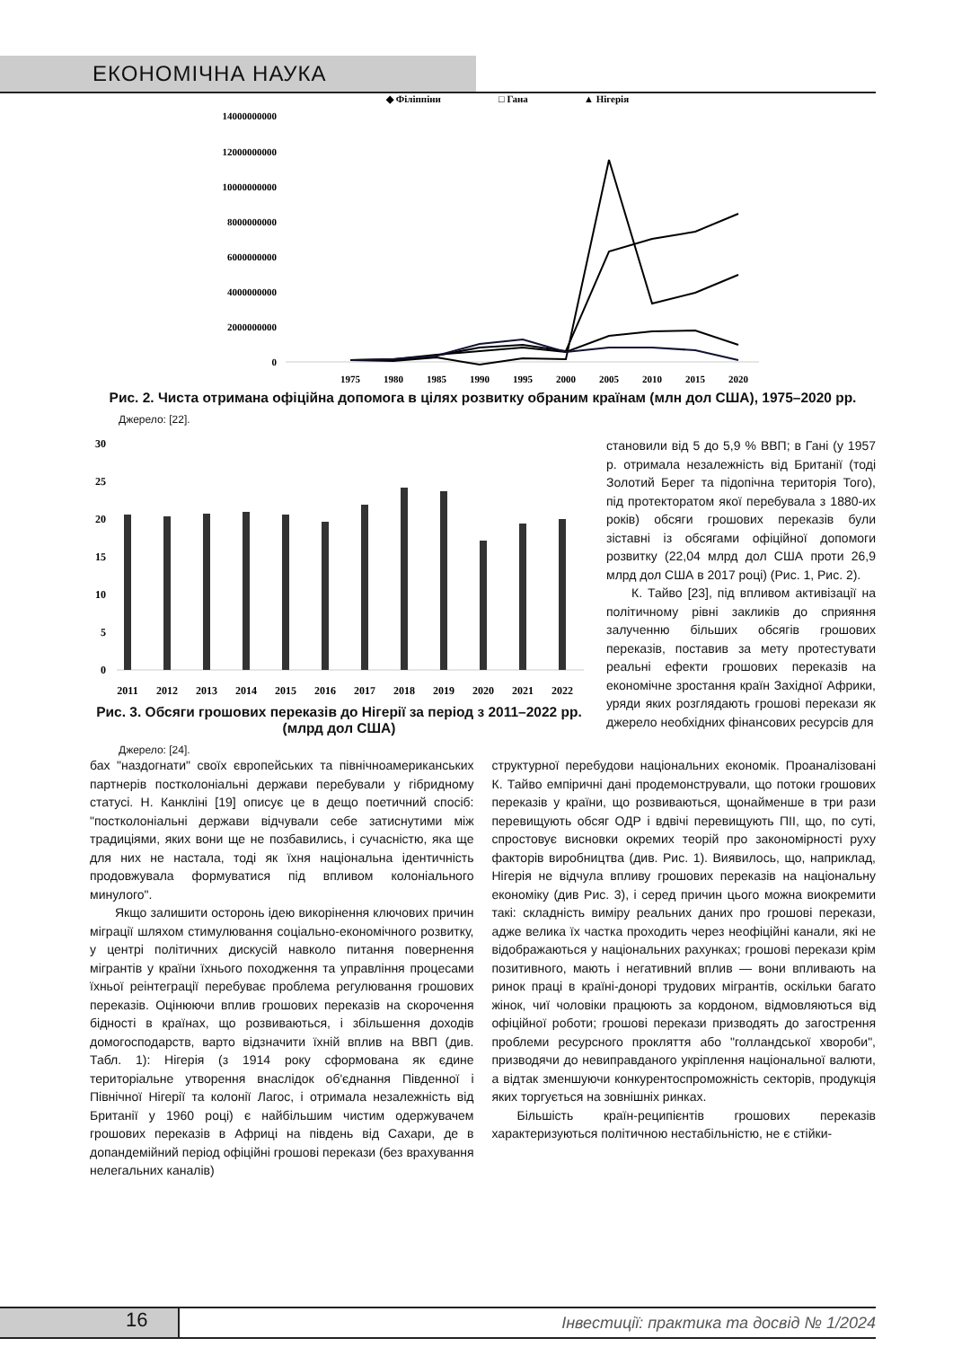ЕКОНОМІЧНА НАУКА
◆ Філіппіни
□ Гана
▲ Нігерія
14000000000
12000000000
10000000000
8000000000
6000000000
4000000000
2000000000
0
1975
1980
1985
1990
1995
2000
2005
2010
2015
2020
Рис. 2. Чиста отримана офіційна допомога в цілях розвитку обраним країнам (млн дол США), 1975–2020 рр.
Джерело: [22].
30
25
20
15
10
5
0
2011
2012
2013
2014
2015
2016
2017
2018
2019
2020
2021
2022
Рис. 3. Обсяги грошових переказів до Нігерії за період з 2011–2022 рр. (млрд дол США)
Джерело: [24].
становили від 5 до 5,9 % ВВП; в Гані (у 1957 р. отримала незалежність від Британії (тоді Золотий Берег та підопічна територія Того), під протекторатом якої перебувала з 1880-их років) обсяги грошових переказів були зіставні із обсягами офіційної допомоги розвитку (22,04 млрд дол США проти 26,9 млрд дол США в 2017 році) (Рис. 1, Рис. 2).
К. Тайво [23], під впливом активізації на політичному рівні закликів до сприяння залученню більших обсягів грошових переказів, поставив за мету протестувати реальні ефекти грошових переказів на економічне зростання країн Західної Африки, уряди яких розглядають грошові перекази як джерело необхідних фінансових ресурсів для
бах "наздогнати" своїх європейських та північноамериканських партнерів постколоніальні держави перебували у гібридному статусі. Н. Канкліні [19] описує це в дещо поетичний спосіб: "постколоніальні держави відчували себе затиснутими між традиціями, яких вони ще не позбавились, і сучасністю, яка ще для них не настала, тоді як їхня національна ідентичність продовжувала формуватися під впливом колоніального минулого".
Якщо залишити осторонь ідею викорінення ключових причин міграції шляхом стимулювання соціально-економічного розвитку, у центрі політичних дискусій навколо питання повернення мігрантів у країни їхнього походження та управління процесами їхньої реінтеграції перебуває проблема регулювання грошових переказів. Оцінюючи вплив грошових переказів на скорочення бідності в країнах, що розвиваються, і збільшення доходів домогосподарств, варто відзначити їхній вплив на ВВП (див. Табл. 1): Нігерія (з 1914 року сформована як єдине територіальне утворення внаслідок об'єднання Південної і Північної Нігерії та колонії Лагос, і отримала незалежність від Британії у 1960 році) є найбільшим чистим одержувачем грошових переказів в Африці на південь від Сахари, де в допандемійний період офіційні грошові перекази (без врахування нелегальних каналів)
структурної перебудови національних економік. Проаналізовані К. Тайво емпіричні дані продемонстрували, що потоки грошових переказів у країни, що розвиваються, щонайменше в три рази перевищують обсяг ОДР і вдвічі перевищують ПІІ, що, по суті, спростовує висновки окремих теорій про закономірності руху факторів виробництва (див. Рис. 1). Виявилось, що, наприклад, Нігерія не відчула впливу грошових переказів на національну економіку (див Рис. 3), і серед причин цього можна виокремити такі: складність виміру реальних даних про грошові перекази, адже велика їх частка проходить через неофіційні канали, які не відображаються у національних рахунках; грошові перекази крім позитивного, мають і негативний вплив — вони впливають на ринок праці в країні-донорі трудових мігрантів, оскільки багато жінок, чиї чоловіки працюють за кордоном, відмовляються від офіційної роботи; грошові перекази призводять до загострення проблеми ресурсного прокляття або "голландської хвороби", призводячи до невиправданого укріплення національної валюти, а відтак зменшуючи конкурентоспроможність секторів, продукція яких торгується на зовнішніх ринках.
Більшість країн-реципієнтів грошових переказів характеризуються політичною нестабільністю, не є стійки-
16
Інвестиції: практика та досвід № 1/2024